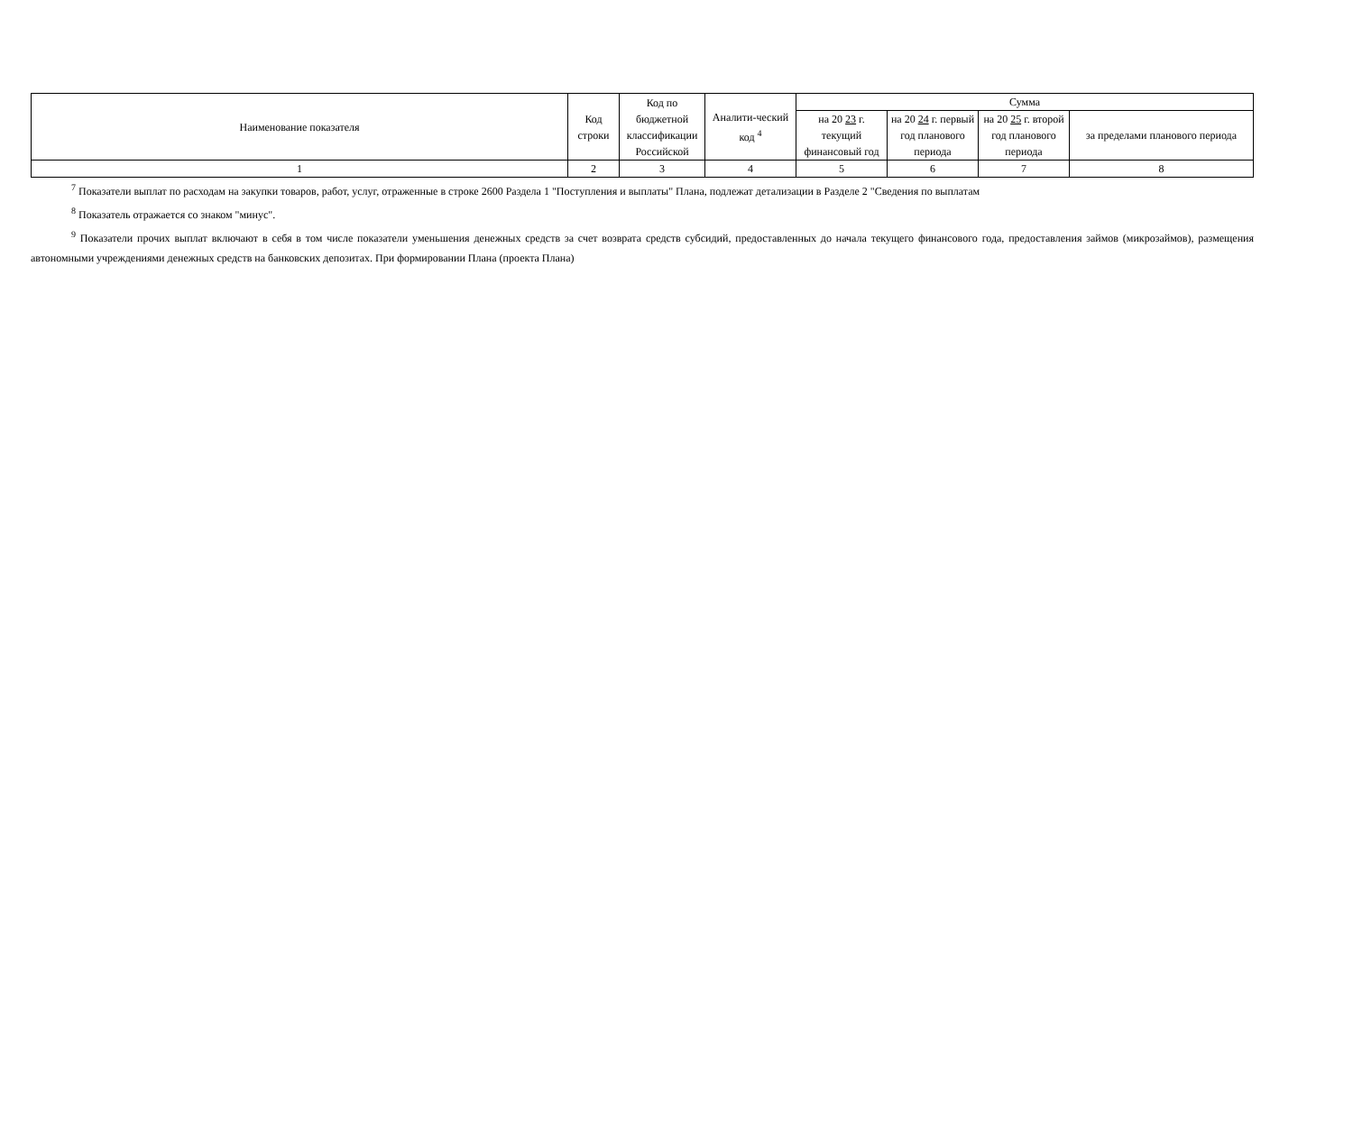| Наименование показателя | Код строки | Код по бюджетной классификации Российской | Аналити-ческий код <sup>4</sup> | Сумма | | | |
| --- | --- | --- | --- | --- | --- | --- | --- |
| | | | | на 20 23 г. текущий финансовый год | на 20 24 г. первый год планового периода | на 20 25 г. второй год планового периода | за пределами планового периода |
| 1 | 2 | 3 | 4 | 5 | 6 | 7 | 8 |
<sup>7</sup> Показатели выплат по расходам на закупки товаров, работ, услуг, отраженные в строке 2600 Раздела 1 "Поступления и выплаты" Плана, подлежат детализации в Разделе 2 "Сведения по выплатам
<sup>8</sup> Показатель отражается со знаком "минус".
<sup>9</sup> Показатели прочих выплат включают в себя в том числе показатели уменьшения денежных средств за счет возврата средств субсидий, предоставленных до начала текущего финансового года, предоставления займов (микрозаймов), размещения автономными учреждениями денежных средств на банковских депозитах. При формировании Плана (проекта Плана)